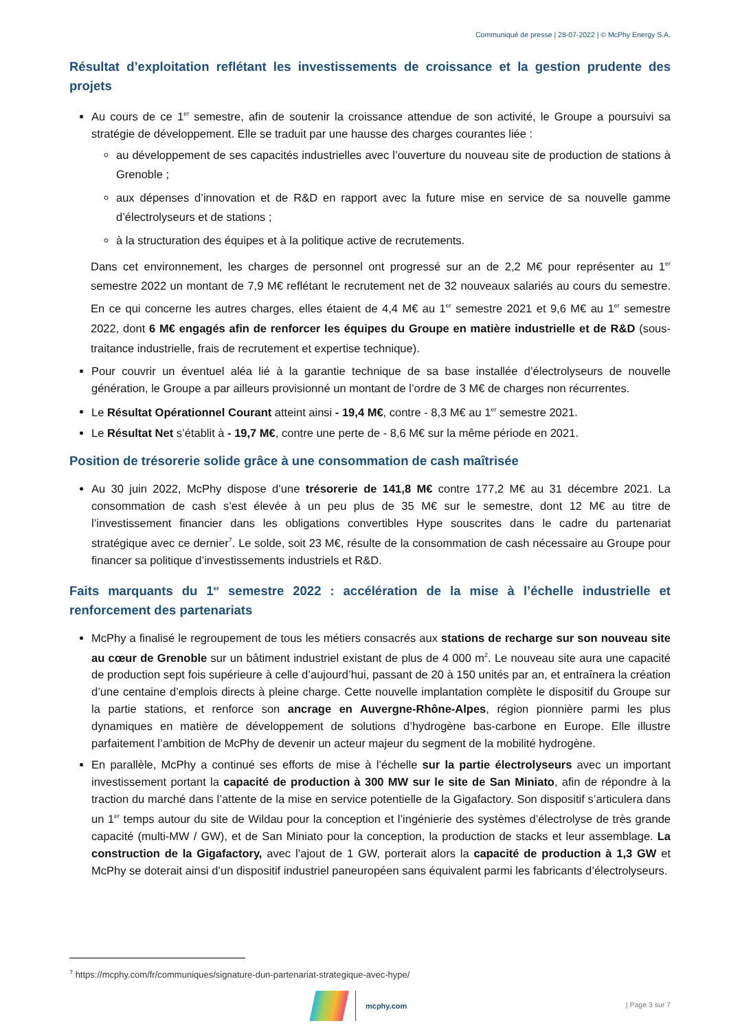Communiqué de presse | 28-07-2022 | © McPhy Energy S.A.
Résultat d’exploitation reflétant les investissements de croissance et la gestion prudente des projets
Au cours de ce 1<sup>er</sup> semestre, afin de soutenir la croissance attendue de son activité, le Groupe a poursuivi sa stratégie de développement. Elle se traduit par une hausse des charges courantes liée :
au développement de ses capacités industrielles avec l’ouverture du nouveau site de production de stations à Grenoble ;
aux dépenses d’innovation et de R&D en rapport avec la future mise en service de sa nouvelle gamme d’électrolyseurs et de stations ;
à la structuration des équipes et à la politique active de recrutements.
Dans cet environnement, les charges de personnel ont progressé sur an de 2,2 M€ pour représenter au 1<sup>er</sup> semestre 2022 un montant de 7,9 M€ reflétant le recrutement net de 32 nouveaux salariés au cours du semestre. En ce qui concerne les autres charges, elles étaient de 4,4 M€ au 1<sup>er</sup> semestre 2021 et 9,6 M€ au 1<sup>er</sup> semestre 2022, dont 6 M€ engagés afin de renforcer les équipes du Groupe en matière industrielle et de R&D (sous-traitance industrielle, frais de recrutement et expertise technique).
Pour couvrir un éventuel aléa lié à la garantie technique de sa base installée d’électrolyseurs de nouvelle génération, le Groupe a par ailleurs provisionné un montant de l’ordre de 3 M€ de charges non récurrentes.
Le Résultat Opérationnel Courant atteint ainsi - 19,4 M€, contre - 8,3 M€ au 1<sup>er</sup> semestre 2021.
Le Résultat Net s’établit à - 19,7 M€, contre une perte de - 8,6 M€ sur la même période en 2021.
Position de trésorerie solide grâce à une consommation de cash maîtrisée
Au 30 juin 2022, McPhy dispose d’une trésorerie de 141,8 M€ contre 177,2 M€ au 31 décembre 2021. La consommation de cash s’est élevée à un peu plus de 35 M€ sur le semestre, dont 12 M€ au titre de l’investissement financier dans les obligations convertibles Hype souscrites dans le cadre du partenariat stratégique avec ce dernier<sup>7</sup>. Le solde, soit 23 M€, résulte de la consommation de cash nécessaire au Groupe pour financer sa politique d’investissements industriels et R&D.
Faits marquants du 1<sup>er</sup> semestre 2022 : accélération de la mise à l’échelle industrielle et renforcement des partenariats
McPhy a finalisé le regroupement de tous les métiers consacrés aux stations de recharge sur son nouveau site au cœur de Grenoble sur un bâtiment industriel existant de plus de 4 000 m<sup>2</sup>. Le nouveau site aura une capacité de production sept fois supérieure à celle d’aujourd’hui, passant de 20 à 150 unités par an, et entraînera la création d’une centaine d’emplois directs à pleine charge. Cette nouvelle implantation complète le dispositif du Groupe sur la partie stations, et renforce son ancrage en Auvergne-Rhône-Alpes, région pionnière parmi les plus dynamiques en matière de développement de solutions d’hydrogène bas-carbone en Europe. Elle illustre parfaitement l’ambition de McPhy de devenir un acteur majeur du segment de la mobilité hydrogène.
En parallèle, McPhy a continué ses efforts de mise à l’échelle sur la partie électrolyseurs avec un important investissement portant la capacité de production à 300 MW sur le site de San Miniato, afin de répondre à la traction du marché dans l’attente de la mise en service potentielle de la Gigafactory. Son dispositif s’articulera dans un 1<sup>er</sup> temps autour du site de Wildau pour la conception et l’ingénierie des systèmes d’électrolyse de très grande capacité (multi-MW / GW), et de San Miniato pour la conception, la production de stacks et leur assemblage. La construction de la Gigafactory, avec l’ajout de 1 GW, porterait alors la capacité de production à 1,3 GW et McPhy se doterait ainsi d’un dispositif industriel paneuropéen sans équivalent parmi les fabricants d’électrolyseurs.
<sup>7</sup> https://mcphy.com/fr/communiques/signature-dun-partenariat-strategique-avec-hype/
mcphy.com | Page 3 sur 7